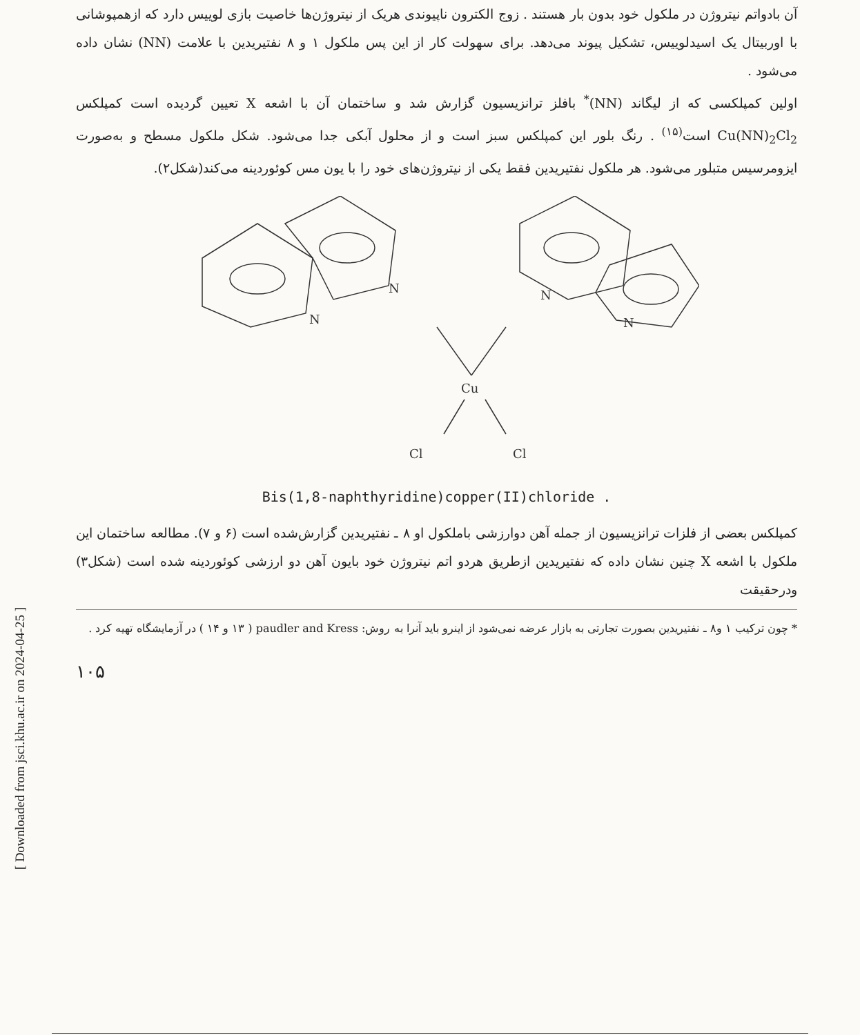[ Downloaded from jsci.khu.ac.ir on 2024-04-25 ]
آن بادواتم نیتروژن در ملکول خود بدون بار هستند . زوج الکترون ناپیوندی هریک از نیتروژن‌ها خاصیت بازی لوییس دارد که ازهمپوشانی با اوربیتال یک اسیدلوییس، تشکیل پیوند می‌دهد. برای سهولت کار از این پس ملکول ۱ و ۸ نفتیریدین با علامت (NN) نشان داده می‌شود .
اولین کمپلکسی که از لیگاند (NN)<sup>*</sup> بافلز ترانزیسیون گزارش شد و ساختمان آن با اشعه X تعیین گردیده است کمپلکس Cu(NN)<sub>2</sub>Cl<sub>2</sub> است<sup>(۱۵)</sup> . رنگ بلور این کمپلکس سبز است و از محلول آبکی جدا می‌شود. شکل ملکول مسطح و به‌صورت ایزومرسیس متبلور می‌شود. هر ملکول نفتیریدین فقط یکی از نیتروژن‌های خود را با یون مس کوئوردینه می‌کند(شکل۲).
N
N
N
N
Cu
Cl
Cl
Bis(1,8-naphthyridine)copper(II)chloride .
کمپلکس بعضی از فلزات ترانزیسیون از جمله آهن دوارزشی باملکول او ۸ ـ نفتیریدین گزارش‌شده است (۶ و ۷). مطالعه ساختمان این ملکول با اشعه X چنین نشان داده که نفتیریدین ازطریق هردو اتم نیتروژن خود بایون آهن دو ارزشی کوئوردینه شده است (شکل۳) ودرحقیقت
* چون ترکیب ۱ و۸ ـ نفتیریدین بصورت تجارتی به بازار عرضه نمی‌شود از اینرو باید آنرا به روش: paudler and Kress ( ۱۳ و ۱۴ ) در آزمایشگاه تهیه کرد .
۱۰۵